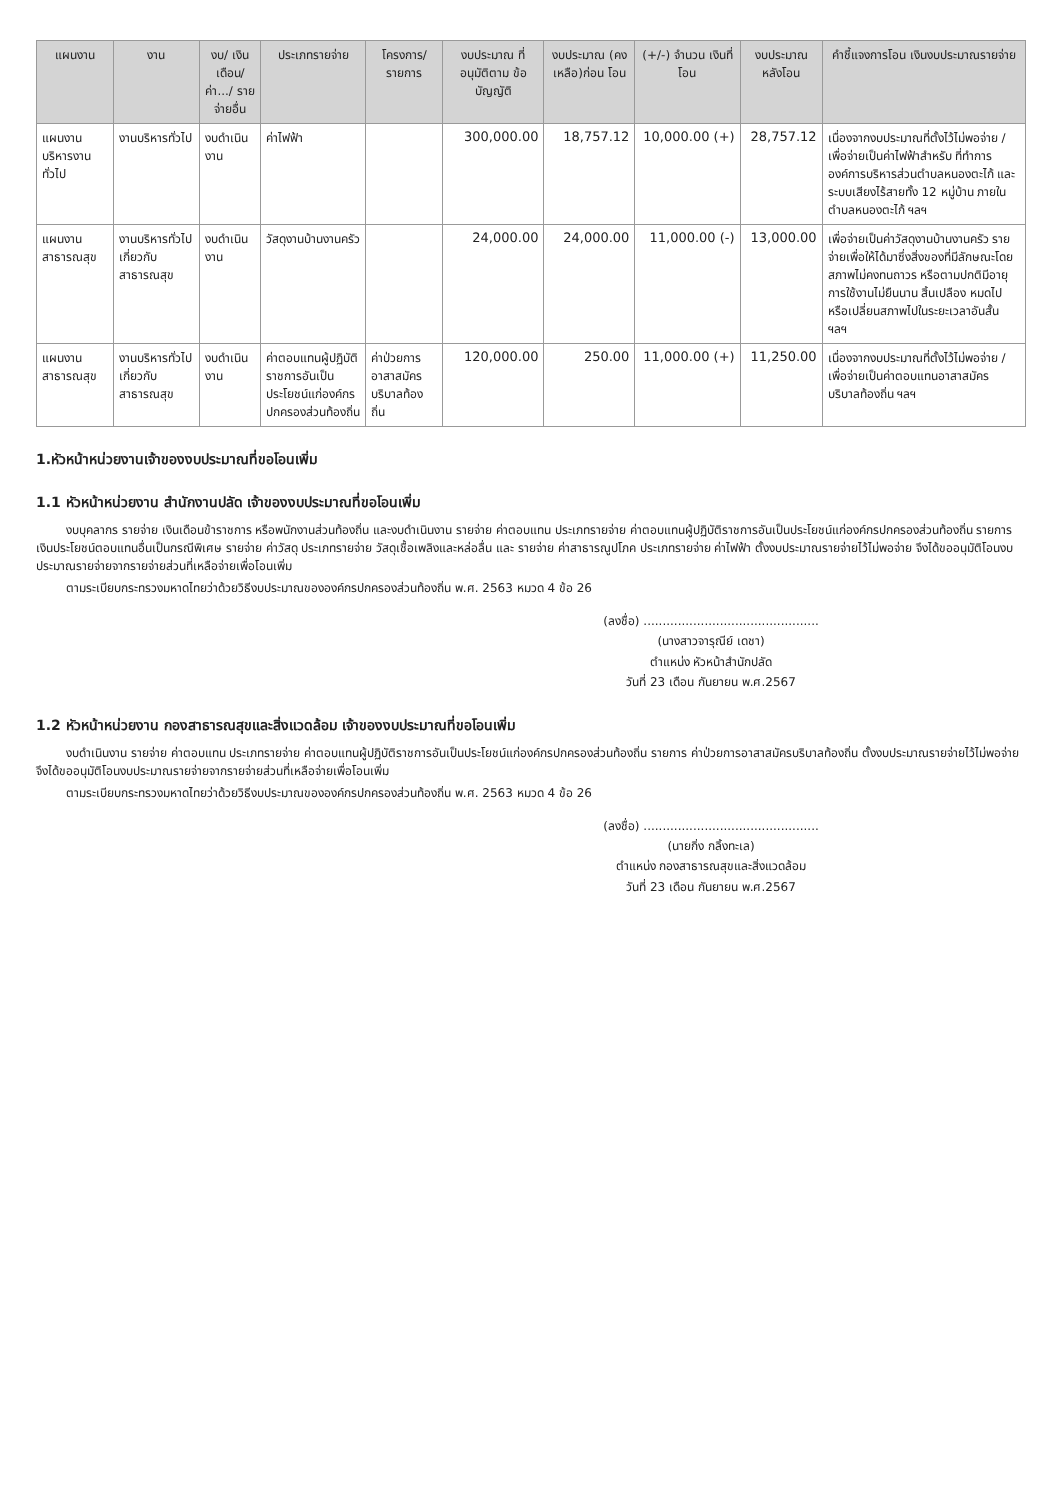| แผนงาน | งาน | งบ/ เงินเดือน/ ค่า.../ รายจ่ายอื่น | ประเภทรายจ่าย | โครงการ/ รายการ | งบประมาณ ที่อนุมัติตาม ข้อบัญญัติ | งบประมาณ (คงเหลือ)ก่อน โอน | (+/-) จำนวน เงินที่โอน | งบประมาณ หลังโอน | คำชี้แจงการโอน เงินงบประมาณรายจ่าย |
| --- | --- | --- | --- | --- | --- | --- | --- | --- | --- |
| แผนงาน บริหารงานทั่วไป | งานบริหารทั่วไป | งบดำเนินงาน | ค่าไฟฟ้า | | 300,000.00 | 18,757.12 | 10,000.00 (+) | 28,757.12 | เนื่องจากงบประมาณที่ตั้งไว้ไม่พอจ่าย / เพื่อจ่ายเป็นค่าไฟฟ้าสำหรับ ที่ทำการองค์การบริหารส่วนตำบลหนองตะไก้ และระบบเสียงไร้สายทั้ง 12 หมู่บ้าน ภายในตำบลหนองตะไก้ ฯลฯ |
| แผนงาน สาธารณสุข | งานบริหารทั่วไป เกี่ยวกับ สาธารณสุข | งบดำเนินงาน | วัสดุงานบ้านงานครัว | | 24,000.00 | 24,000.00 | 11,000.00 (-) | 13,000.00 | เพื่อจ่ายเป็นค่าวัสดุงานบ้านงานครัว รายจ่ายเพื่อให้ได้มาซึ่งสิ่งของที่มีลักษณะโดยสภาพไม่คงทนถาวร หรือตามปกติมีอายุการใช้งานไม่ยืนนาน สิ้นเปลือง หมดไป หรือเปลี่ยนสภาพไปในระยะเวลาอันสั้น ฯลฯ |
| แผนงาน สาธารณสุข | งานบริหารทั่วไป เกี่ยวกับ สาธารณสุข | งบดำเนินงาน | ค่าตอบแทนผู้ปฏิบัติราชการอันเป็นประโยชน์แก่องค์กรปกครองส่วนท้องถิ่น | ค่าป่วยการอาสาสมัครบริบาลท้องถิ่น | 120,000.00 | 250.00 | 11,000.00 (+) | 11,250.00 | เนื่องจากงบประมาณที่ตั้งไว้ไม่พอจ่าย / เพื่อจ่ายเป็นค่าตอบแทนอาสาสมัครบริบาลท้องถิ่น ฯลฯ |
1.หัวหน้าหน่วยงานเจ้าของงบประมาณที่ขอโอนเพิ่ม
1.1 หัวหน้าหน่วยงาน สำนักงานปลัด เจ้าของงบประมาณที่ขอโอนเพิ่ม
งบบุคลากร รายจ่าย เงินเดือนข้าราชการ หรือพนักงานส่วนท้องถิ่น และงบดำเนินงาน รายจ่าย ค่าตอบแทน ประเภทรายจ่าย ค่าตอบแทนผู้ปฏิบัติราชการอันเป็นประโยชน์แก่องค์กรปกครองส่วนท้องถิ่น รายการ เงินประโยชน์ตอบแทนอื่นเป็นกรณีพิเศษ รายจ่าย ค่าวัสดุ ประเภทรายจ่าย วัสดุเชื้อเพลิงและหล่อลื่น และ รายจ่าย ค่าสาธารณูปโภค ประเภทรายจ่าย ค่าไฟฟ้า ตั้งงบประมาณรายจ่ายไว้ไม่พอจ่าย จึงได้ขออนุมัติโอนงบประมาณรายจ่ายจากรายจ่ายส่วนที่เหลือจ่ายเพื่อโอนเพิ่ม
ตามระเบียบกระทรวงมหาดไทยว่าด้วยวิธีงบประมาณขององค์กรปกครองส่วนท้องถิ่น พ.ศ. 2563 หมวด 4 ข้อ 26
(ลงชื่อ) ..............................................
(นางสาวจารุณีย์ เดชา)
ตำแหน่ง หัวหน้าสำนักปลัด
วันที่ 23 เดือน กันยายน พ.ศ.2567
1.2 หัวหน้าหน่วยงาน กองสาธารณสุขและสิ่งแวดล้อม เจ้าของงบประมาณที่ขอโอนเพิ่ม
งบดำเนินงาน รายจ่าย ค่าตอบแทน ประเภทรายจ่าย ค่าตอบแทนผู้ปฏิบัติราชการอันเป็นประโยชน์แก่องค์กรปกครองส่วนท้องถิ่น รายการ ค่าป่วยการอาสาสมัครบริบาลท้องถิ่น ตั้งงบประมาณรายจ่ายไว้ไม่พอจ่าย จึงได้ขออนุมัติโอนงบประมาณรายจ่ายจากรายจ่ายส่วนที่เหลือจ่ายเพื่อโอนเพิ่ม
ตามระเบียบกระทรวงมหาดไทยว่าด้วยวิธีงบประมาณขององค์กรปกครองส่วนท้องถิ่น พ.ศ. 2563 หมวด 4 ข้อ 26
(ลงชื่อ) ..............................................
(นายกิ่ง กลิ้งทะเล)
ตำแหน่ง กองสาธารณสุขและสิ่งแวดล้อม
วันที่ 23 เดือน กันยายน พ.ศ.2567